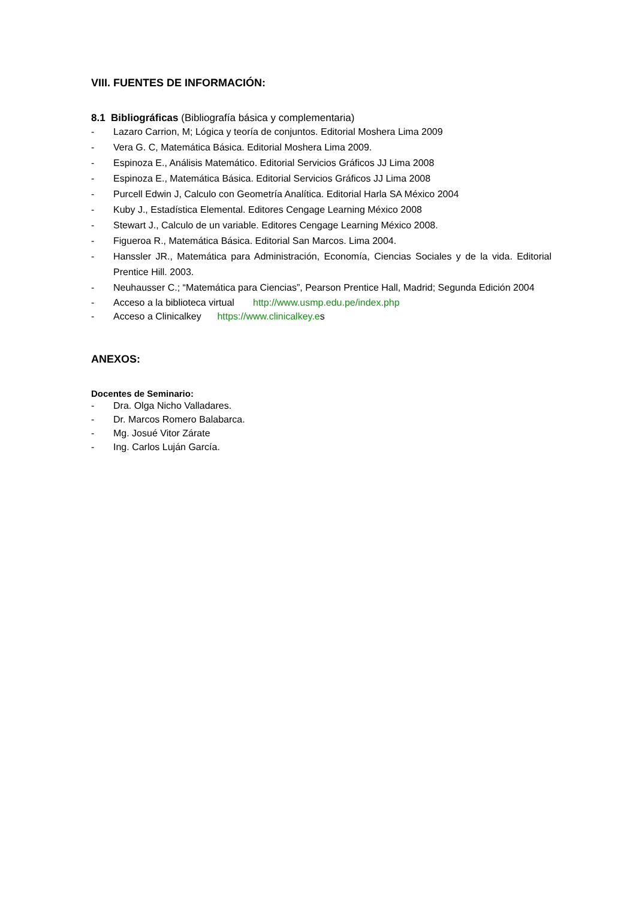VIII. FUENTES DE INFORMACIÓN:
8.1 Bibliográficas (Bibliografía básica y complementaria)
- Lazaro Carrion, M; Lógica y teoría de conjuntos. Editorial Moshera Lima 2009
- Vera G. C, Matemática Básica. Editorial Moshera Lima 2009.
- Espinoza E., Análisis Matemático. Editorial Servicios Gráficos JJ Lima 2008
- Espinoza E., Matemática Básica. Editorial Servicios Gráficos JJ Lima 2008
- Purcell Edwin J, Calculo con Geometría Analítica. Editorial Harla SA México 2004
- Kuby J., Estadística Elemental. Editores Cengage Learning México 2008
- Stewart J., Calculo de un variable. Editores Cengage Learning México 2008.
- Figueroa R., Matemática Básica. Editorial San Marcos. Lima 2004.
- Hanssler JR., Matemática para Administración, Economía, Ciencias Sociales y de la vida. Editorial Prentice Hill. 2003.
- Neuhausser C.; “Matemática para Ciencias”, Pearson Prentice Hall, Madrid; Segunda Edición 2004
- Acceso a la biblioteca virtual http://www.usmp.edu.pe/index.php
- Acceso a Clinicalkey https://www.clinicalkey.es
ANEXOS:
Docentes de Seminario:
- Dra. Olga Nicho Valladares.
- Dr. Marcos Romero Balabarca.
- Mg. Josué Vitor Zárate
- Ing. Carlos Luján García.